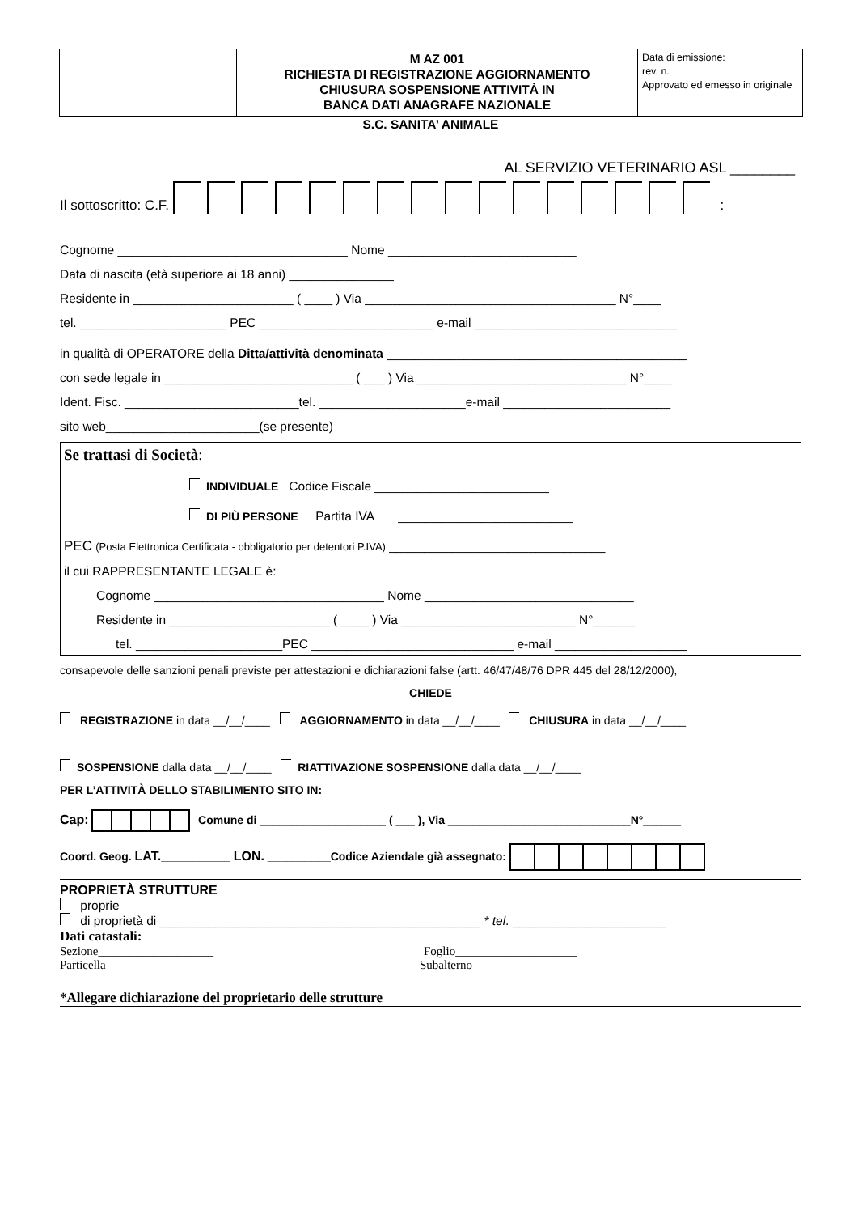| | M AZ 001 RICHIESTA DI REGISTRAZIONE AGGIORNAMENTO CHIUSURA SOSPENSIONE ATTIVITÀ IN BANCA DATI ANAGRAFE NAZIONALE | Data di emissione: rev. n. Approvato ed emesso in originale |
S.C. SANITA’ ANIMALE
AL SERVIZIO VETERINARIO ASL ________
Il sottoscritto: C.F. :
Cognome _________________________________ Nome ___________________________
Data di nascita (età superiore ai 18 anni) _______________
Residente in _______________________ ( ____ ) Via ____________________________________ N°____
tel. _____________________ PEC _________________________ e-mail _____________________________
in qualità di OPERATORE della Ditta/attività denominata ___________________________________________
con sede legale in ___________________________ ( ___ ) Via ______________________________ N°____
Ident. Fisc. _________________________tel. _____________________e-mail ________________________
sito web______________________(se presente)
Se trattasi di Società:
INDIVIDUALE Codice Fiscale _________________________
DI PIÙ PERSONE Partita IVA _________________________
PEC (Posta Elettronica Certificata - obbligatorio per detentori P.IVA) _______________________________
il cui RAPPRESENTANTE LEGALE è:
Cognome _________________________________ Nome ______________________________
Residente in _______________________ ( ____ ) Via _________________________ N°______
tel. _____________________PEC _____________________________ e-mail ___________________
consapevole delle sanzioni penali previste per attestazioni e dichiarazioni false (artt. 46/47/48/76 DPR 445 del 28/12/2000),
CHIEDE
REGISTRAZIONE in data __/__/____ AGGIORNAMENTO in data __/__/____ CHIUSURA in data __/__/____
SOSPENSIONE dalla data __/__/____ RIATTIVAZIONE SOSPENSIONE dalla data __/__/____
PER L’ATTIVITÀ DELLO STABILIMENTO SITO IN:
Cap: Comune di ____________________ ( ___ ), Via _____________________________N°______
Coord. Geog. LAT.___________ LON. __________Codice Aziendale già assegnato:
PROPRIETÀ STRUTTURE
proprie
di proprietà di ______________________________________________ * tel. ______________________
Dati catastali:
Sezione___________________ Foglio____________________
Particella__________________ Subalterno_________________
*Allegare dichiarazione del proprietario delle strutture